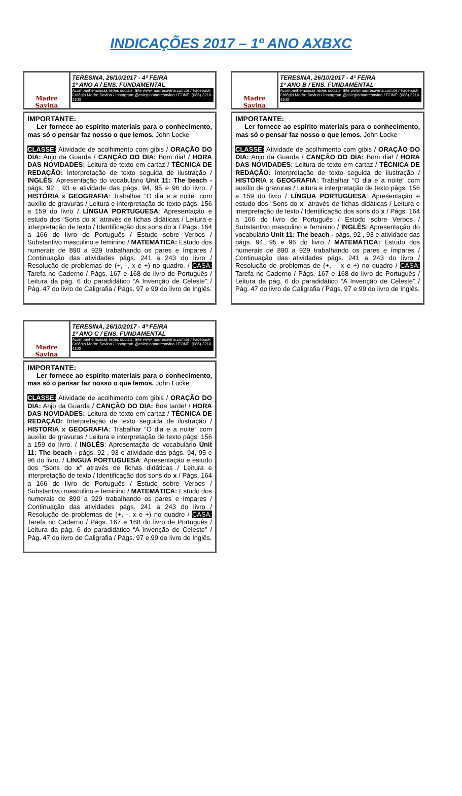INDICAÇÕES 2017 – 1º ANO AXBXC
Madre Savina
TERESINA, 26/10/2017 - 4ª FEIRA
1º ANO A / ENS. FUNDAMENTAL
Acompanhe nossas redes sociais: Site www.madresavina.com.br / Facebook Colégio Madre Savina / Instagram @colegiomadresavina / FONE: (086) 3216-4100
IMPORTANTE:
Ler fornece ao espírito materiais para o conhecimento, mas só o pensar faz nosso o que lemos. John Locke
CLASSE: Atividade de acolhimento com gibis / ORAÇÃO DO DIA: Anjo da Guarda / CANÇÃO DO DIA: Bom dia! / HORA DAS NOVIDADES: Leitura de texto em cartaz / TÉCNICA DE REDAÇÃO: Interpretação de texto seguida de ilustração / INGLÊS: Apresentação do vocabulário Unit 11: The beach - págs. 92 , 93 e atividade das págs. 94, 95 e 96 do livro. / HISTÓRIA x GEOGRAFIA: Trabalhar “O dia e a noite” com auxílio de gravuras / Leitura e interpretação de texto págs. 156 a 159 do livro / LÍNGUA PORTUGUESA: Apresentação e estudo dos “Sons do x” através de fichas didáticas / Leitura e interpretação de texto / Identificação dos sons do x / Págs. 164 a 166 do livro de Português / Estudo sobre Verbos / Substantivo masculino e feminino / MATEMÁTICA: Estudo dos numerais de 890 a 929 trabalhando os pares e ímpares / Continuação das atividades págs. 241 a 243 do livro / Resolução de problemas de (+, -, x e ÷) no quadro. / CASA: Tarefa no Caderno / Págs. 167 e 168 do livro de Português / Leitura da pág. 6 do paradidático “A Invenção de Celeste” / Pág. 47 do livro de Caligrafia / Págs. 97 e 99 do livro de Inglês.
Madre Savina
TERESINA, 26/10/2017 - 4ª FEIRA
1º ANO B / ENS. FUNDAMENTAL
Acompanhe nossas redes sociais: Site www.madresavina.com.br / Facebook Colégio Madre Savina / Instagram @colegiomadresavina / FONE: (086) 3216-4100
IMPORTANTE:
Ler fornece ao espírito materiais para o conhecimento, mas só o pensar faz nosso o que lemos. John Locke
CLASSE: Atividade de acolhimento com gibis / ORAÇÃO DO DIA: Anjo da Guarda / CANÇÃO DO DIA: Bom dia! / HORA DAS NOVIDADES: Leitura de texto em cartaz / TÉCNICA DE REDAÇÃO: Interpretação de texto seguida de ilustração / HISTÓRIA x GEOGRAFIA: Trabalhar “O dia e a noite” com auxílio de gravuras / Leitura e interpretação de texto págs. 156 a 159 do livro / LÍNGUA PORTUGUESA: Apresentação e estudo dos “Sons do x” através de fichas didáticas / Leitura e interpretação de texto / Identificação dos sons do x / Págs. 164 a 166 do livro de Português / Estudo sobre Verbos / Substantivo masculino e feminino / INGLÊS: Apresentação do vocabulário Unit 11: The beach - págs. 92 , 93 e atividade das págs. 94, 95 e 96 do livro / MATEMÁTICA: Estudo dos numerais de 890 a 929 trabalhando os pares e ímpares / Continuação das atividades págs. 241 a 243 do livro / Resolução de problemas de (+, -, x e ÷) no quadro / CASA: Tarefa no Caderno / Págs. 167 e 168 do livro de Português / Leitura da pág. 6 do paradidático “A Invenção de Celeste” / Pág. 47 do livro de Caligrafia / Págs. 97 e 99 do livro de Inglês.
Madre Savina
TERESINA, 26/10/2017 - 4ª FEIRA
1º ANO C / ENS. FUNDAMENTAL
Acompanhe nossas redes sociais: Site www.madresavina.com.br / Facebook Colégio Madre Savina / Instagram @colegiomadresavina / FONE: (086) 3216-4100
IMPORTANTE:
Ler fornece ao espírito materiais para o conhecimento, mas só o pensar faz nosso o que lemos. John Locke
CLASSE: Atividade de acolhimento com gibis / ORAÇÃO DO DIA: Anjo da Guarda / CANÇÃO DO DIA: Boa tarde! / HORA DAS NOVIDADES: Leitura de texto em cartaz / TÉCNICA DE REDAÇÃO: Interpretação de texto seguida de ilustração / HISTÓRIA x GEOGRAFIA: Trabalhar “O dia e a noite” com auxílio de gravuras / Leitura e interpretação de texto págs. 156 a 159 do livro. / INGLÊS: Apresentação do vocabulário Unit 11: The beach - págs. 92 , 93 e atividade das págs. 94, 95 e 96 do livro. / LÍNGUA PORTUGUESA: Apresentação e estudo dos “Sons do x” através de fichas didáticas / Leitura e interpretação de texto / Identificação dos sons do x / Págs. 164 a 166 do livro de Português / Estudo sobre Verbos / Substantivo masculino e feminino / MATEMÁTICA: Estudo dos numerais de 890 a 929 trabalhando os pares e ímpares / Continuação das atividades págs. 241 a 243 do livro / Resolução de problemas de (+, -, x e ÷) no quadro / CASA: Tarefa no Caderno / Págs. 167 e 168 do livro de Português / Leitura da pág. 6 do paradidático “A Invenção de Celeste” / Pág. 47 do livro de Caligrafia / Págs. 97 e 99 do livro de Inglês.